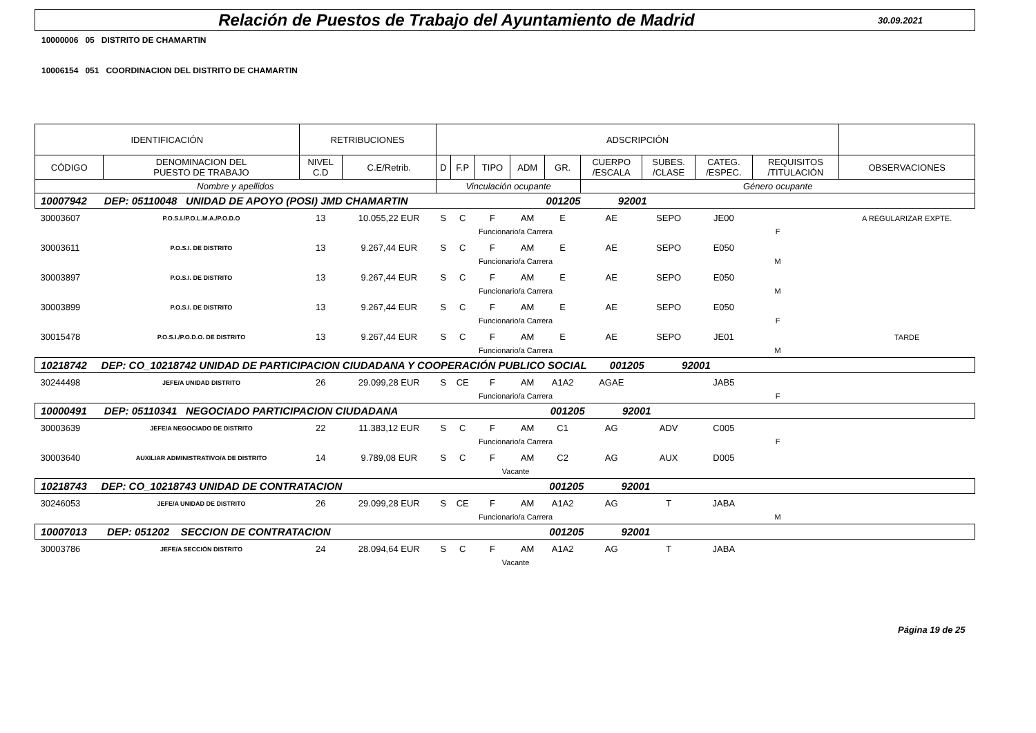Relación de Puestos de Trabajo del Ayuntamiento de Madrid
30.09.2021
10000006 05 DISTRITO DE CHAMARTIN
10006154 051 COORDINACION DEL DISTRITO DE CHAMARTIN
| IDENTIFICACIÓN | | RETRIBUCIONES | | ADSCRIPCIÓN | | | | | | | | | | |
| --- | --- | --- | --- | --- | --- | --- | --- | --- | --- | --- | --- | --- | --- | --- |
| CÓDIGO | DENOMINACION DEL PUESTO DE TRABAJO | NIVEL C.D | C.E/Retrib. | D | F.P | TIPO | ADM | GR. | CUERPO /ESCALA | SUBES. /CLASE | CATEG. /ESPEC. | REQUISITOS /TITULACIÓN | OBSERVACIONES | |
| Nombre y apellidos | | | | Vinculación ocupante | | | | | Género ocupante | | | | | |
| 10007942 DEP: 05110048 UNIDAD DE APOYO (POSI) JMD CHAMARTIN 001205 92001 | | | | | | | | | | | | | | |
| 30003607 | P.O.S.I./P.O.L.M.A./P.O.D.O | 13 | 10.055,22 EUR | S | C | F | AM | E | AE | SEPO | JE00 | | A REGULARIZAR EXPTE. | |
| | | | | | Funcionario/a Carrera | | | | F | | | | | |
| 30003611 | P.O.S.I. DE DISTRITO | 13 | 9.267,44 EUR | S | C | F | AM | E | AE | SEPO | E050 | | | |
| | | | | | Funcionario/a Carrera | | | | M | | | | | |
| 30003897 | P.O.S.I. DE DISTRITO | 13 | 9.267,44 EUR | S | C | F | AM | E | AE | SEPO | E050 | | | |
| | | | | | Funcionario/a Carrera | | | | M | | | | | |
| 30003899 | P.O.S.I. DE DISTRITO | 13 | 9.267,44 EUR | S | C | F | AM | E | AE | SEPO | E050 | | | |
| | | | | | Funcionario/a Carrera | | | | F | | | | | |
| 30015478 | P.O.S.I./P.O.D.O. DE DISTRITO | 13 | 9.267,44 EUR | S | C | F | AM | E | AE | SEPO | JE01 | | TARDE | |
| | | | | | Funcionario/a Carrera | | | | M | | | | | |
| 10218742 DEP: CO_10218742 UNIDAD DE PARTICIPACION CIUDADANA Y COOPERACIÓN PUBLICO SOCIAL 001205 92001 | | | | | | | | | | | | | | |
| 30244498 | JEFE/A UNIDAD DISTRITO | 26 | 29.099,28 EUR | S | CE | F | AM | A1A2 | AGAE | | JAB5 | | | |
| | | | | | Funcionario/a Carrera | | | | F | | | | | |
| 10000491 DEP: 05110341 NEGOCIADO PARTICIPACION CIUDADANA 001205 92001 | | | | | | | | | | | | | | |
| 30003639 | JEFE/A NEGOCIADO DE DISTRITO | 22 | 11.383,12 EUR | S | C | F | AM | C1 | AG | ADV | C005 | | | |
| | | | | | Funcionario/a Carrera | | | | F | | | | | |
| 30003640 | AUXILIAR ADMINISTRATIVO/A DE DISTRITO | 14 | 9.789,08 EUR | S | C | F | AM | C2 | AG | AUX | D005 | | | |
| | | | | | Vacante | | | | | | | | | |
| 10218743 DEP: CO_10218743 UNIDAD DE CONTRATACION 001205 92001 | | | | | | | | | | | | | | |
| 30246053 | JEFE/A UNIDAD DE DISTRITO | 26 | 29.099,28 EUR | S | CE | F | AM | A1A2 | AG | T | JABA | | | |
| | | | | | Funcionario/a Carrera | | | | M | | | | | |
| 10007013 DEP: 051202 SECCION DE CONTRATACION 001205 92001 | | | | | | | | | | | | | | |
| 30003786 | JEFE/A SECCIÓN DISTRITO | 24 | 28.094,64 EUR | S | C | F | AM | A1A2 | AG | T | JABA | | | |
| | | | | | Vacante | | | | | | | | | |
Página 19 de 25